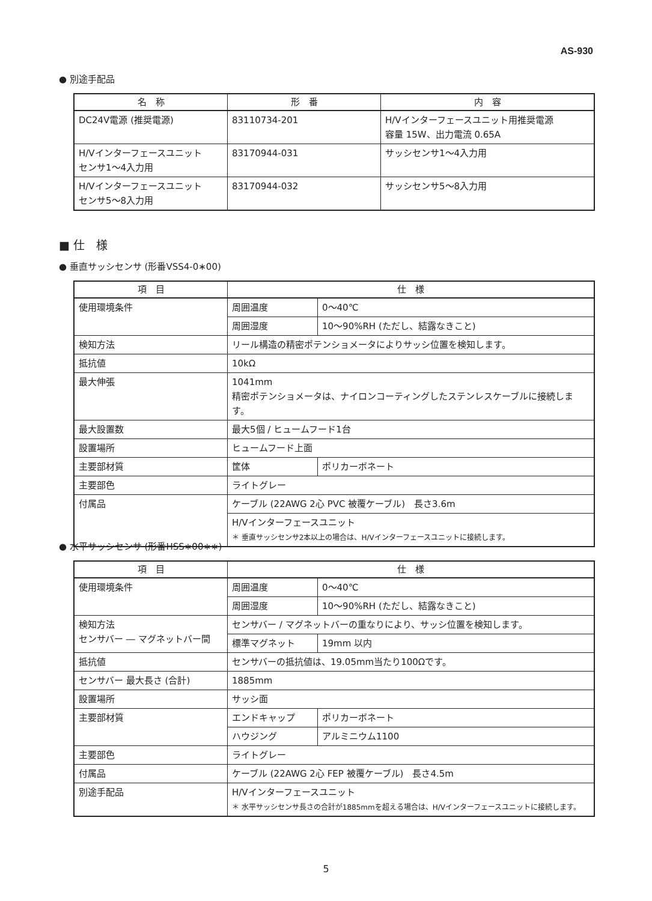AS-930
● 別途手配品
| 名 称 | 形 番 | 内 容 |
| --- | --- | --- |
| DC24V電源 (推奨電源) | 83110734-201 | H/Vインターフェースユニット用推奨電源 容量 15W、出力電流 0.65A |
| H/Vインターフェースユニット センサ1〜4入力用 | 83170944-031 | サッシセンサ1〜4入力用 |
| H/Vインターフェースユニット センサ5〜8入力用 | 83170944-032 | サッシセンサ5〜8入力用 |
■ 仕　様
● 垂直サッシセンサ (形番VSS4-0∗00)
| 項 目 | 仕 様 | |
| --- | --- | --- |
| 使用環境条件 | 周囲温度 | 0〜40℃ |
| | 周囲湿度 | 10〜90%RH (ただし、結露なきこと) |
| 検知方法 | リール構造の精密ポテンショメータによりサッシ位置を検知します。 | |
| 抵抗値 | 10kΩ | |
| 最大伸張 | 1041mm 精密ポテンショメータは、ナイロンコーティングしたステンレスケーブルに接続します。 | |
| 最大設置数 | 最大5個 / ヒュームフード1台 | |
| 設置場所 | ヒュームフード上面 | |
| 主要部材質 | 筐体 | ポリカーボネート |
| 主要部色 | ライトグレー | |
| 付属品 | ケーブル (22AWG 2心 PVC 被覆ケーブル) 長さ3.6m | |
| | H/Vインターフェースユニット ＊ 垂直サッシセンサ2本以上の場合は、H/Vインターフェースユニットに接続します。 | |
● 水平サッシセンサ (形番HSS∗00∗∗)
| 項 目 | 仕 様 | |
| --- | --- | --- |
| 使用環境条件 | 周囲温度 | 0〜40℃ |
| | 周囲湿度 | 10〜90%RH (ただし、結露なきこと) |
| 検知方法 センサバー ― マグネットバー間 | センサバー / マグネットバーの重なりにより、サッシ位置を検知します。 | |
| | 標準マグネット | 19mm 以内 |
| 抵抗値 | センサバーの抵抗値は、19.05mm当たり100Ωです。 | |
| センサバー 最大長さ (合計) | 1885mm | |
| 設置場所 | サッシ面 | |
| 主要部材質 | エンドキャップ | ポリカーボネート |
| | ハウジング | アルミニウム1100 |
| 主要部色 | ライトグレー | |
| 付属品 | ケーブル (22AWG 2心 FEP 被覆ケーブル) 長さ4.5m | |
| 別途手配品 | H/Vインターフェースユニット ＊ 水平サッシセンサ長さの合計が1885mmを超える場合は、H/Vインターフェースユニットに接続します。 | |
5